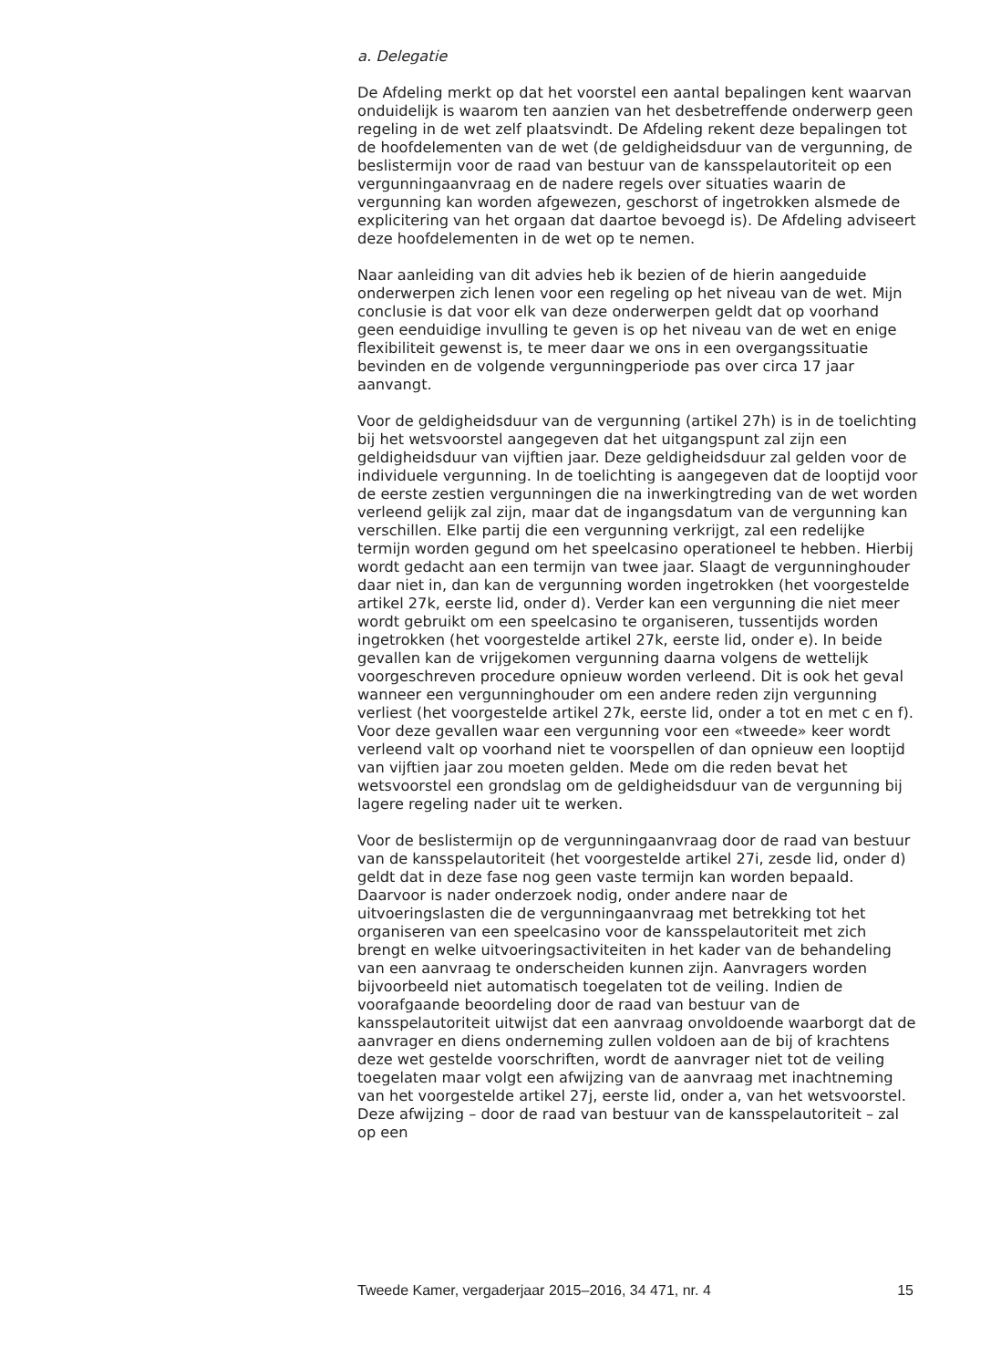a. Delegatie
De Afdeling merkt op dat het voorstel een aantal bepalingen kent waarvan onduidelijk is waarom ten aanzien van het desbetreffende onderwerp geen regeling in de wet zelf plaatsvindt. De Afdeling rekent deze bepalingen tot de hoofdelementen van de wet (de geldigheidsduur van de vergunning, de beslistermijn voor de raad van bestuur van de kansspelautoriteit op een vergunningaanvraag en de nadere regels over situaties waarin de vergunning kan worden afgewezen, geschorst of ingetrokken alsmede de explicitering van het orgaan dat daartoe bevoegd is). De Afdeling adviseert deze hoofdelementen in de wet op te nemen.
Naar aanleiding van dit advies heb ik bezien of de hierin aangeduide onderwerpen zich lenen voor een regeling op het niveau van de wet. Mijn conclusie is dat voor elk van deze onderwerpen geldt dat op voorhand geen eenduidige invulling te geven is op het niveau van de wet en enige flexibiliteit gewenst is, te meer daar we ons in een overgangssituatie bevinden en de volgende vergunningperiode pas over circa 17 jaar aanvangt.
Voor de geldigheidsduur van de vergunning (artikel 27h) is in de toelichting bij het wetsvoorstel aangegeven dat het uitgangspunt zal zijn een geldigheidsduur van vijftien jaar. Deze geldigheidsduur zal gelden voor de individuele vergunning. In de toelichting is aangegeven dat de looptijd voor de eerste zestien vergunningen die na inwerkingtreding van de wet worden verleend gelijk zal zijn, maar dat de ingangsdatum van de vergunning kan verschillen. Elke partij die een vergunning verkrijgt, zal een redelijke termijn worden gegund om het speelcasino operationeel te hebben. Hierbij wordt gedacht aan een termijn van twee jaar. Slaagt de vergunninghouder daar niet in, dan kan de vergunning worden ingetrokken (het voorgestelde artikel 27k, eerste lid, onder d). Verder kan een vergunning die niet meer wordt gebruikt om een speelcasino te organiseren, tussentijds worden ingetrokken (het voorgestelde artikel 27k, eerste lid, onder e). In beide gevallen kan de vrijgekomen vergunning daarna volgens de wettelijk voorgeschreven procedure opnieuw worden verleend. Dit is ook het geval wanneer een vergunninghouder om een andere reden zijn vergunning verliest (het voorgestelde artikel 27k, eerste lid, onder a tot en met c en f). Voor deze gevallen waar een vergunning voor een «tweede» keer wordt verleend valt op voorhand niet te voorspellen of dan opnieuw een looptijd van vijftien jaar zou moeten gelden. Mede om die reden bevat het wetsvoorstel een grondslag om de geldigheidsduur van de vergunning bij lagere regeling nader uit te werken.
Voor de beslistermijn op de vergunningaanvraag door de raad van bestuur van de kansspelautoriteit (het voorgestelde artikel 27i, zesde lid, onder d) geldt dat in deze fase nog geen vaste termijn kan worden bepaald. Daarvoor is nader onderzoek nodig, onder andere naar de uitvoeringslasten die de vergunningaanvraag met betrekking tot het organiseren van een speelcasino voor de kansspelautoriteit met zich brengt en welke uitvoeringsactiviteiten in het kader van de behandeling van een aanvraag te onderscheiden kunnen zijn. Aanvragers worden bijvoorbeeld niet automatisch toegelaten tot de veiling. Indien de voorafgaande beoordeling door de raad van bestuur van de kansspelautoriteit uitwijst dat een aanvraag onvoldoende waarborgt dat de aanvrager en diens onderneming zullen voldoen aan de bij of krachtens deze wet gestelde voorschriften, wordt de aanvrager niet tot de veiling toegelaten maar volgt een afwijzing van de aanvraag met inachtneming van het voorgestelde artikel 27j, eerste lid, onder a, van het wetsvoorstel. Deze afwijzing – door de raad van bestuur van de kansspelautoriteit – zal op een
Tweede Kamer, vergaderjaar 2015–2016, 34 471, nr. 4 15